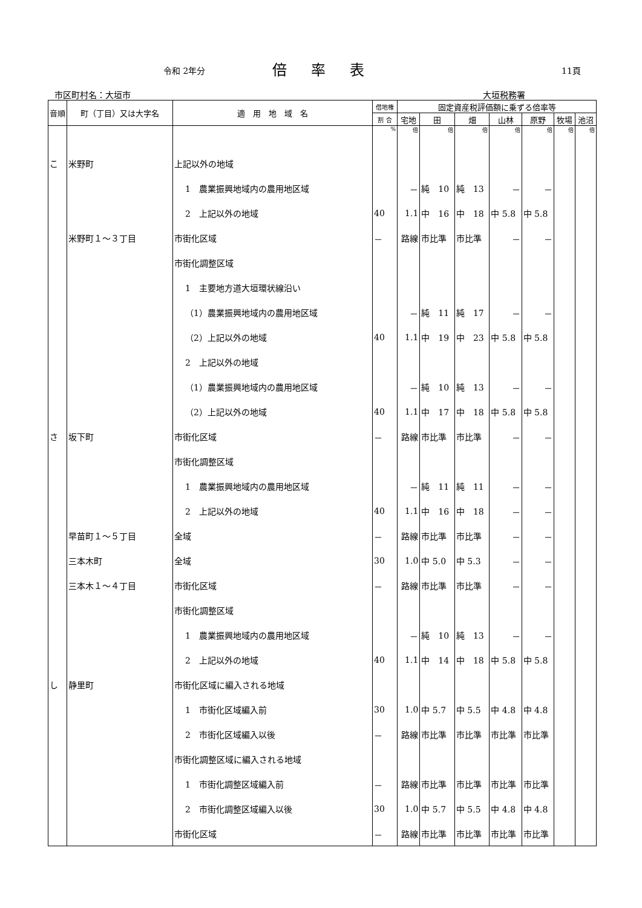令和 2年分 倍率表 11頁
市区町村名：大垣市 大垣税務署
| 音順 | 町（丁目）又は大字名 | 適 用 地 域 名 | 借地権 | 固定資産税評価額に乗ずる倍率等 | | | | | | |
| --- | --- | --- | --- | --- | --- | --- | --- | --- | --- | --- |
| | | | 割 合 | 宅地 | 田 | 畑 | 山林 | 原野 | 牧場 | 池沼 |
| | | | % | 倍 | 倍 | 倍 | 倍 | 倍 | 倍 | 倍 |
| こ | 米野町 | 上記以外の地域 | | | | | | | | |
| | | 1 農業振興地域内の農用地区域 | | － | 純 10 | 純 13 | － | － | | |
| | | 2 上記以外の地域 | 40 | 1.1 | 中 16 | 中 18 | 中 5.8 | 中 5.8 | | |
| | 米野町１～３丁目 | 市街化区域 | － | 路線 | 市比準 | 市比準 | － | － | | |
| | | 市街化調整区域 | | | | | | | | |
| | | 1 主要地方道大垣環状線沿い | | | | | | | | |
| | | （1）農業振興地域内の農用地区域 | | － | 純 11 | 純 17 | － | － | | |
| | | （2）上記以外の地域 | 40 | 1.1 | 中 19 | 中 23 | 中 5.8 | 中 5.8 | | |
| | | 2 上記以外の地域 | | | | | | | | |
| | | （1）農業振興地域内の農用地区域 | | － | 純 10 | 純 13 | － | － | | |
| | | （2）上記以外の地域 | 40 | 1.1 | 中 17 | 中 18 | 中 5.8 | 中 5.8 | | |
| さ | 坂下町 | 市街化区域 | － | 路線 | 市比準 | 市比準 | － | － | | |
| | | 市街化調整区域 | | | | | | | | |
| | | 1 農業振興地域内の農用地区域 | | － | 純 11 | 純 11 | － | － | | |
| | | 2 上記以外の地域 | 40 | 1.1 | 中 16 | 中 18 | － | － | | |
| | 早苗町１～５丁目 | 全域 | － | 路線 | 市比準 | 市比準 | － | － | | |
| | 三本木町 | 全域 | 30 | 1.0 | 中 5.0 | 中 5.3 | － | － | | |
| | 三本木１～４丁目 | 市街化区域 | － | 路線 | 市比準 | 市比準 | － | － | | |
| | | 市街化調整区域 | | | | | | | | |
| | | 1 農業振興地域内の農用地区域 | | － | 純 10 | 純 13 | － | － | | |
| | | 2 上記以外の地域 | 40 | 1.1 | 中 14 | 中 18 | 中 5.8 | 中 5.8 | | |
| し | 静里町 | 市街化区域に編入される地域 | | | | | | | | |
| | | 1 市街化区域編入前 | 30 | 1.0 | 中 5.7 | 中 5.5 | 中 4.8 | 中 4.8 | | |
| | | 2 市街化区域編入以後 | － | 路線 | 市比準 | 市比準 | 市比準 | 市比準 | | |
| | | 市街化調整区域に編入される地域 | | | | | | | | |
| | | 1 市街化調整区域編入前 | － | 路線 | 市比準 | 市比準 | 市比準 | 市比準 | | |
| | | 2 市街化調整区域編入以後 | 30 | 1.0 | 中 5.7 | 中 5.5 | 中 4.8 | 中 4.8 | | |
| | | 市街化区域 | － | 路線 | 市比準 | 市比準 | 市比準 | 市比準 | | |